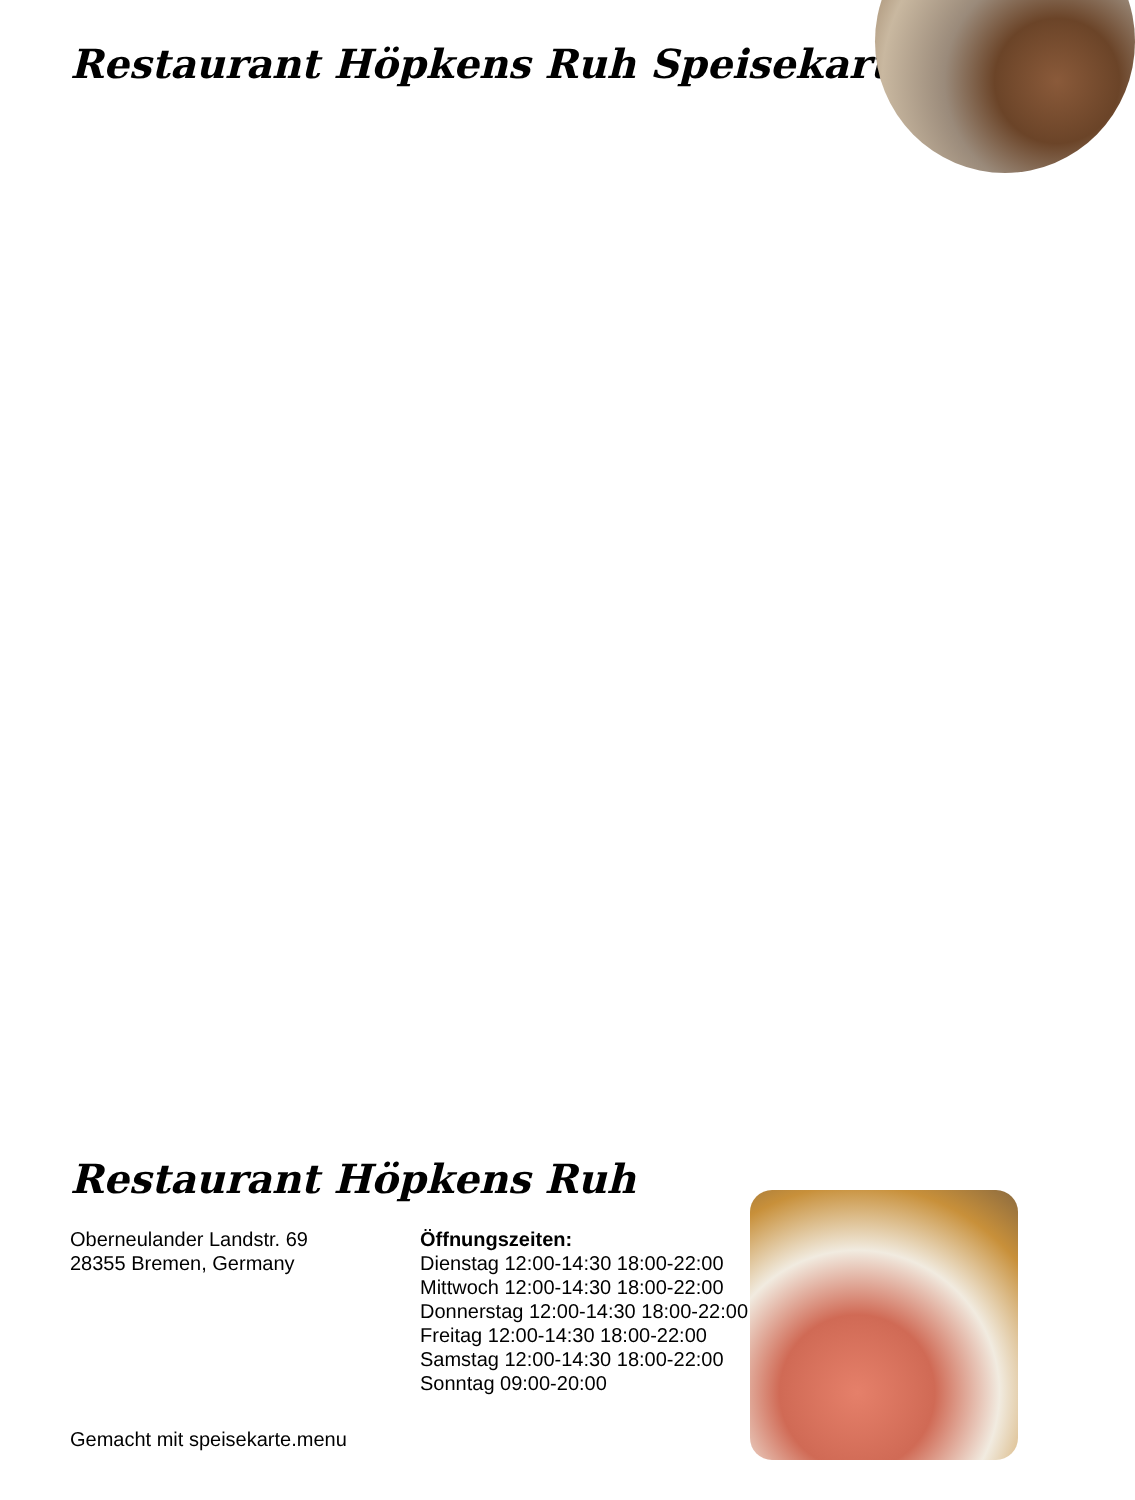Restaurant Höpkens Ruh Speisekarte
Restaurant Höpkens Ruh
Oberneulander Landstr. 69
28355 Bremen, Germany
Öffnungszeiten:
Dienstag 12:00-14:30 18:00-22:00
Mittwoch 12:00-14:30 18:00-22:00
Donnerstag 12:00-14:30 18:00-22:00
Freitag 12:00-14:30 18:00-22:00
Samstag 12:00-14:30 18:00-22:00
Sonntag 09:00-20:00
Gemacht mit speisekarte.menu